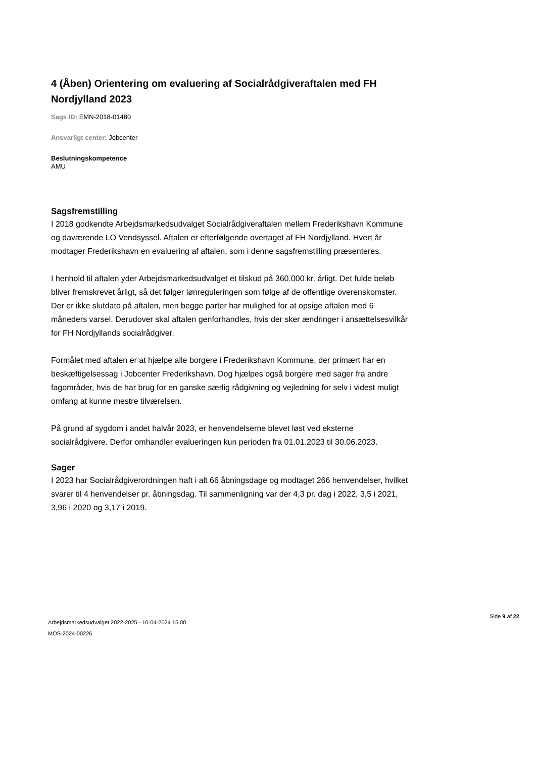4 (Åben) Orientering om evaluering af Socialrådgiveraftalen med FH Nordjylland 2023
Sags ID: EMN-2018-01480
Ansvarligt center: Jobcenter
Beslutningskompetence
AMU
Sagsfremstilling
I 2018 godkendte Arbejdsmarkedsudvalget Socialrådgiveraftalen mellem Frederikshavn Kommune og daværende LO Vendsyssel. Aftalen er efterfølgende overtaget af FH Nordjylland. Hvert år modtager Frederikshavn en evaluering af aftalen, som i denne sagsfremstilling præsenteres.
I henhold til aftalen yder Arbejdsmarkedsudvalget et tilskud på 360.000 kr. årligt. Det fulde beløb bliver fremskrevet årligt, så det følger lønreguleringen som følge af de offentlige overenskomster. Der er ikke slutdato på aftalen, men begge parter har mulighed for at opsige aftalen med 6 måneders varsel. Derudover skal aftalen genforhandles, hvis der sker ændringer i ansættelsesvilkår for FH Nordjyllands socialrådgiver.
Formålet med aftalen er at hjælpe alle borgere i Frederikshavn Kommune, der primært har en beskæftigelsessag i Jobcenter Frederikshavn. Dog hjælpes også borgere med sager fra andre fagområder, hvis de har brug for en ganske særlig rådgivning og vejledning for selv i videst muligt omfang at kunne mestre tilværelsen.
På grund af sygdom i andet halvår 2023, er henvendelserne blevet løst ved eksterne socialrådgivere. Derfor omhandler evalueringen kun perioden fra 01.01.2023 til 30.06.2023.
Sager
I 2023 har Socialrådgiverordningen haft i alt 66 åbningsdage og modtaget 266 henvendelser, hvilket svarer til 4 henvendelser pr. åbningsdag. Til sammenligning var der 4,3 pr. dag i 2022, 3,5 i 2021, 3,96 i 2020 og 3,17 i 2019.
Arbejdsmarkedsudvalget 2022-2025 - 10-04-2024 15:00
MOS-2024-00226
Side 9 af 22